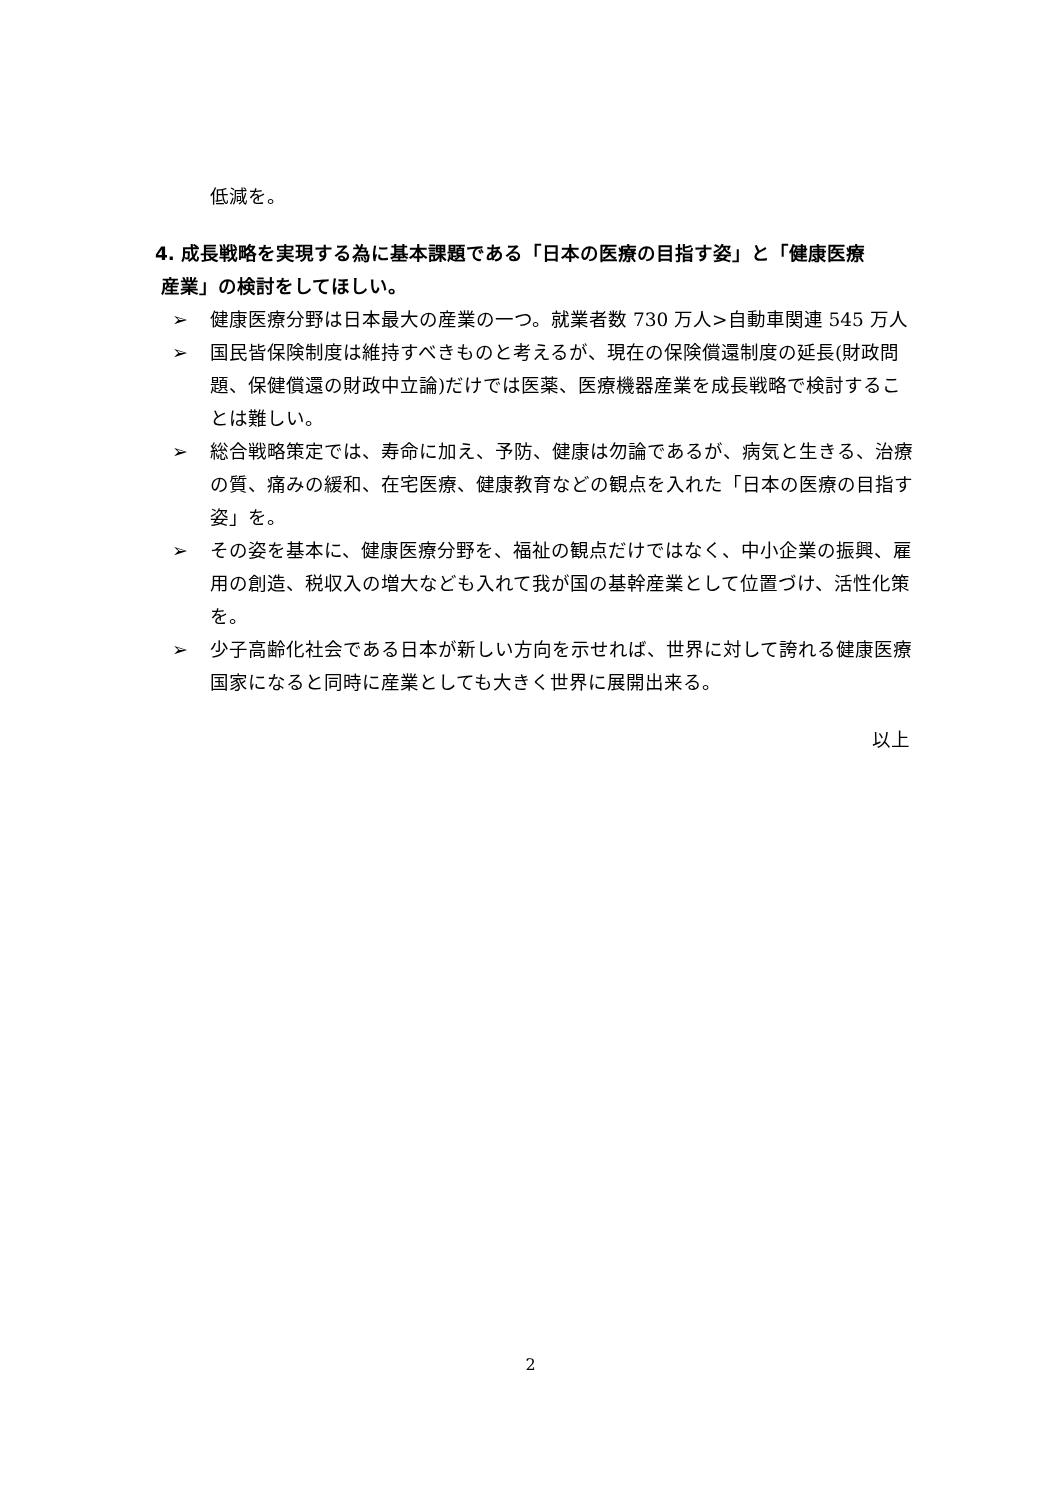低減を。
4. 成長戦略を実現する為に基本課題である「日本の医療の目指す姿」と「健康医療
産業」の検討をしてほしい。
➢ 健康医療分野は日本最大の産業の一つ。就業者数 730 万人>自動車関連 545 万人
➢ 国民皆保険制度は維持すべきものと考えるが、現在の保険償還制度の延長(財政問題、保健償還の財政中立論)だけでは医薬、医療機器産業を成長戦略で検討することは難しい。
➢ 総合戦略策定では、寿命に加え、予防、健康は勿論であるが、病気と生きる、治療の質、痛みの緩和、在宅医療、健康教育などの観点を入れた「日本の医療の目指す姿」を。
➢ その姿を基本に、健康医療分野を、福祉の観点だけではなく、中小企業の振興、雇用の創造、税収入の増大なども入れて我が国の基幹産業として位置づけ、活性化策を。
➢ 少子高齢化社会である日本が新しい方向を示せれば、世界に対して誇れる健康医療国家になると同時に産業としても大きく世界に展開出来る。
以上
2